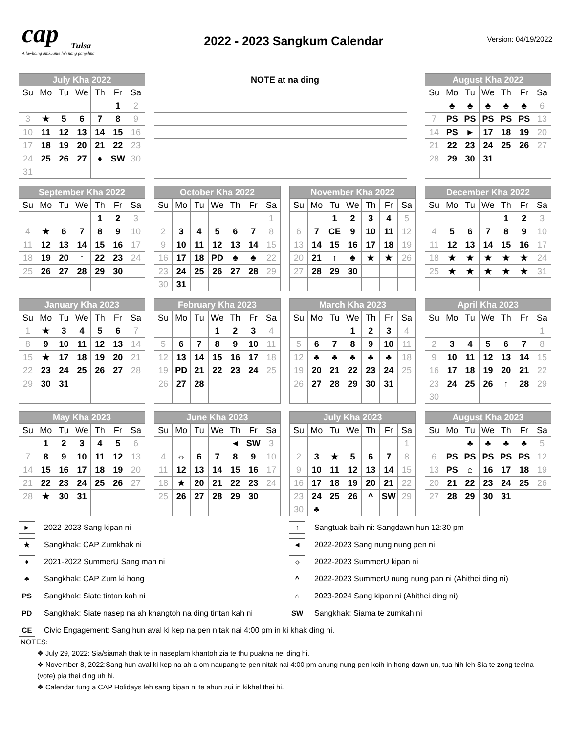cap
Tulsa
A lawhcing innkuante hih nang panpihna
2022 - 2023 Sangkum Calendar
Version: 04/19/2022
July Kha 2022
| Su | Mo | Tu | We | Th | Fr | Sa |
| --- | --- | --- | --- | --- | --- | --- |
| | | | | | 1 | 2 |
| 3 | ★ | 5 | 6 | 7 | 8 | 9 |
| 10 | 11 | 12 | 13 | 14 | 15 | 16 |
| 17 | 18 | 19 | 20 | 21 | 22 | 23 |
| 24 | 25 | 26 | 27 | ♦ | SW | 30 |
| 31 | | | | | | |
NOTE at na ding
August Kha 2022
| Su | Mo | Tu | We | Th | Fr | Sa |
| --- | --- | --- | --- | --- | --- | --- |
| | ♣ | ♣ | ♣ | ♣ | ♣ | 6 |
| 7 | PS | PS | PS | PS | PS | 13 |
| 14 | PS | ► | 17 | 18 | 19 | 20 |
| 21 | 22 | 23 | 24 | 25 | 26 | 27 |
| 28 | 29 | 30 | 31 | | | |
September Kha 2022
| Su | Mo | Tu | We | Th | Fr | Sa |
| --- | --- | --- | --- | --- | --- | --- |
| | | | | 1 | 2 | 3 |
| 4 | ★ | 6 | 7 | 8 | 9 | 10 |
| 11 | 12 | 13 | 14 | 15 | 16 | 17 |
| 18 | 19 | 20 | ↑ | 22 | 23 | 24 |
| 25 | 26 | 27 | 28 | 29 | 30 | |
October Kha 2022
| Su | Mo | Tu | We | Th | Fr | Sa |
| --- | --- | --- | --- | --- | --- | --- |
| | | | | | | 1 |
| 2 | 3 | 4 | 5 | 6 | 7 | 8 |
| 9 | 10 | 11 | 12 | 13 | 14 | 15 |
| 16 | 17 | 18 | PD | ♣ | ♣ | 22 |
| 23 | 24 | 25 | 26 | 27 | 28 | 29 |
| 30 | 31 | | | | | |
November Kha 2022
| Su | Mo | Tu | We | Th | Fr | Sa |
| --- | --- | --- | --- | --- | --- | --- |
| | | 1 | 2 | 3 | 4 | 5 |
| 6 | 7 | CE | 9 | 10 | 11 | 12 |
| 13 | 14 | 15 | 16 | 17 | 18 | 19 |
| 20 | 21 | ↑ | ♣ | ★ | ★ | 26 |
| 27 | 28 | 29 | 30 | | | |
December Kha 2022
| Su | Mo | Tu | We | Th | Fr | Sa |
| --- | --- | --- | --- | --- | --- | --- |
| | | | | 1 | 2 | 3 |
| 4 | 5 | 6 | 7 | 8 | 9 | 10 |
| 11 | 12 | 13 | 14 | 15 | 16 | 17 |
| 18 | ★ | ★ | ★ | ★ | ★ | 24 |
| 25 | ★ | ★ | ★ | ★ | ★ | 31 |
January Kha 2023
| Su | Mo | Tu | We | Th | Fr | Sa |
| --- | --- | --- | --- | --- | --- | --- |
| 1 | ★ | 3 | 4 | 5 | 6 | 7 |
| 8 | 9 | 10 | 11 | 12 | 13 | 14 |
| 15 | ★ | 17 | 18 | 19 | 20 | 21 |
| 22 | 23 | 24 | 25 | 26 | 27 | 28 |
| 29 | 30 | 31 | | | | |
February Kha 2023
| Su | Mo | Tu | We | Th | Fr | Sa |
| --- | --- | --- | --- | --- | --- | --- |
| | | | 1 | 2 | 3 | 4 |
| 5 | 6 | 7 | 8 | 9 | 10 | 11 |
| 12 | 13 | 14 | 15 | 16 | 17 | 18 |
| 19 | PD | 21 | 22 | 23 | 24 | 25 |
| 26 | 27 | 28 | | | | |
March Kha 2023
| Su | Mo | Tu | We | Th | Fr | Sa |
| --- | --- | --- | --- | --- | --- | --- |
| | | | 1 | 2 | 3 | 4 |
| 5 | 6 | 7 | 8 | 9 | 10 | 11 |
| 12 | ♣ | ♣ | ♣ | ♣ | ♣ | 18 |
| 19 | 20 | 21 | 22 | 23 | 24 | 25 |
| 26 | 27 | 28 | 29 | 30 | 31 | |
April Kha 2023
| Su | Mo | Tu | We | Th | Fr | Sa |
| --- | --- | --- | --- | --- | --- | --- |
| | | | | | | 1 |
| 2 | 3 | 4 | 5 | 6 | 7 | 8 |
| 9 | 10 | 11 | 12 | 13 | 14 | 15 |
| 16 | 17 | 18 | 19 | 20 | 21 | 22 |
| 23 | 24 | 25 | 26 | ↑ | 28 | 29 |
| 30 | | | | | | |
May Kha 2023
| Su | Mo | Tu | We | Th | Fr | Sa |
| --- | --- | --- | --- | --- | --- | --- |
| | 1 | 2 | 3 | 4 | 5 | 6 |
| 7 | 8 | 9 | 10 | 11 | 12 | 13 |
| 14 | 15 | 16 | 17 | 18 | 19 | 20 |
| 21 | 22 | 23 | 24 | 25 | 26 | 27 |
| 28 | ★ | 30 | 31 | | | |
June Kha 2023
| Su | Mo | Tu | We | Th | Fr | Sa |
| --- | --- | --- | --- | --- | --- | --- |
| | | | | ◄ | SW | 3 |
| 4 | ☼ | 6 | 7 | 8 | 9 | 10 |
| 11 | 12 | 13 | 14 | 15 | 16 | 17 |
| 18 | ★ | 20 | 21 | 22 | 23 | 24 |
| 25 | 26 | 27 | 28 | 29 | 30 | |
July Kha 2023
| Su | Mo | Tu | We | Th | Fr | Sa |
| --- | --- | --- | --- | --- | --- | --- |
| | | | | | | 1 |
| 2 | 3 | ★ | 5 | 6 | 7 | 8 |
| 9 | 10 | 11 | 12 | 13 | 14 | 15 |
| 16 | 17 | 18 | 19 | 20 | 21 | 22 |
| 23 | 24 | 25 | 26 | ^ | SW | 29 |
| 30 | ♣ | | | | | |
August Kha 2023
| Su | Mo | Tu | We | Th | Fr | Sa |
| --- | --- | --- | --- | --- | --- | --- |
| | | ♣ | ♣ | ♣ | ♣ | 5 |
| 6 | PS | PS | PS | PS | PS | 12 |
| 13 | PS | ⌂ | 16 | 17 | 18 | 19 |
| 20 | 21 | 22 | 23 | 24 | 25 | 26 |
| 27 | 28 | 29 | 30 | 31 | | |
► 2022-2023 Sang kipan ni
↑ Sangtuak baih ni: Sangdawn hun 12:30 pm
★ Sangkhak: CAP Zumkhak ni
◄ 2022-2023 Sang nung nung pen ni
♦ 2021-2022 SummerU Sang man ni
☼ 2022-2023 SummerU kipan ni
♣ Sangkhak: CAP Zum ki hong
^ 2022-2023 SummerU nung nung pan ni (Ahithei ding ni)
PS Sangkhak: Siate tintan kah ni
⌂ 2023-2024 Sang kipan ni (Ahithei ding ni)
PD Sangkhak: Siate nasep na ah khangtoh na ding tintan kah ni
SW Sangkhak: Siama te zumkah ni
CE Civic Engagement: Sang hun aval ki kep na pen nitak nai 4:00 pm in ki khak ding hi.
NOTES:
❖ July 29, 2022: Sia/siamah thak te in naseplam khantoh zia te thu puakna nei ding hi.
❖ November 8, 2022:Sang hun aval ki kep na ah a om naupang te pen nitak nai 4:00 pm anung nung pen koih in hong dawn un, tua hih leh Sia te zong teelna (vote) pia thei ding uh hi.
❖ Calendar tung a CAP Holidays leh sang kipan ni te ahun zui in kikhel thei hi.